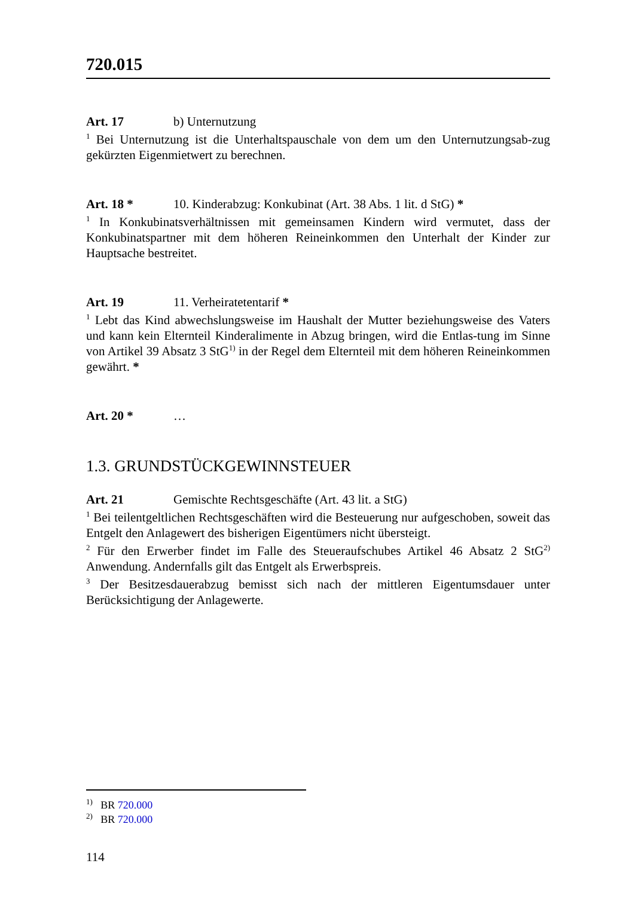720.015
Art. 17 b) Unternutzung
<sup>1</sup> Bei Unternutzung ist die Unterhaltspauschale von dem um den Unternutzungsab-zug gekürzten Eigenmietwert zu berechnen.
Art. 18 * 10. Kinderabzug: Konkubinat (Art. 38 Abs. 1 lit. d StG) *
<sup>1</sup> In Konkubinatsverhältnissen mit gemeinsamen Kindern wird vermutet, dass der Konkubinatspartner mit dem höheren Reineinkommen den Unterhalt der Kinder zur Hauptsache bestreitet.
Art. 19 11. Verheiratetentarif *
<sup>1</sup> Lebt das Kind abwechslungsweise im Haushalt der Mutter beziehungsweise des Vaters und kann kein Elternteil Kinderalimente in Abzug bringen, wird die Entlas-tung im Sinne von Artikel 39 Absatz 3 StG<sup>1)</sup> in der Regel dem Elternteil mit dem höheren Reineinkommen gewährt. *
Art. 20 * …
1.3. GRUNDSTÜCKGEWINNSTEUER
Art. 21 Gemischte Rechtsgeschäfte (Art. 43 lit. a StG)
<sup>1</sup> Bei teilentgeltlichen Rechtsgeschäften wird die Besteuerung nur aufgeschoben, soweit das Entgelt den Anlagewert des bisherigen Eigentümers nicht übersteigt.
<sup>2</sup> Für den Erwerber findet im Falle des Steueraufschubes Artikel 46 Absatz 2 StG<sup>2)</sup> Anwendung. Andernfalls gilt das Entgelt als Erwerbspreis.
<sup>3</sup> Der Besitzesdauerabzug bemisst sich nach der mittleren Eigentumsdauer unter Berücksichtigung der Anlagewerte.
<sup>1)</sup> BR 720.000
<sup>2)</sup> BR 720.000
114